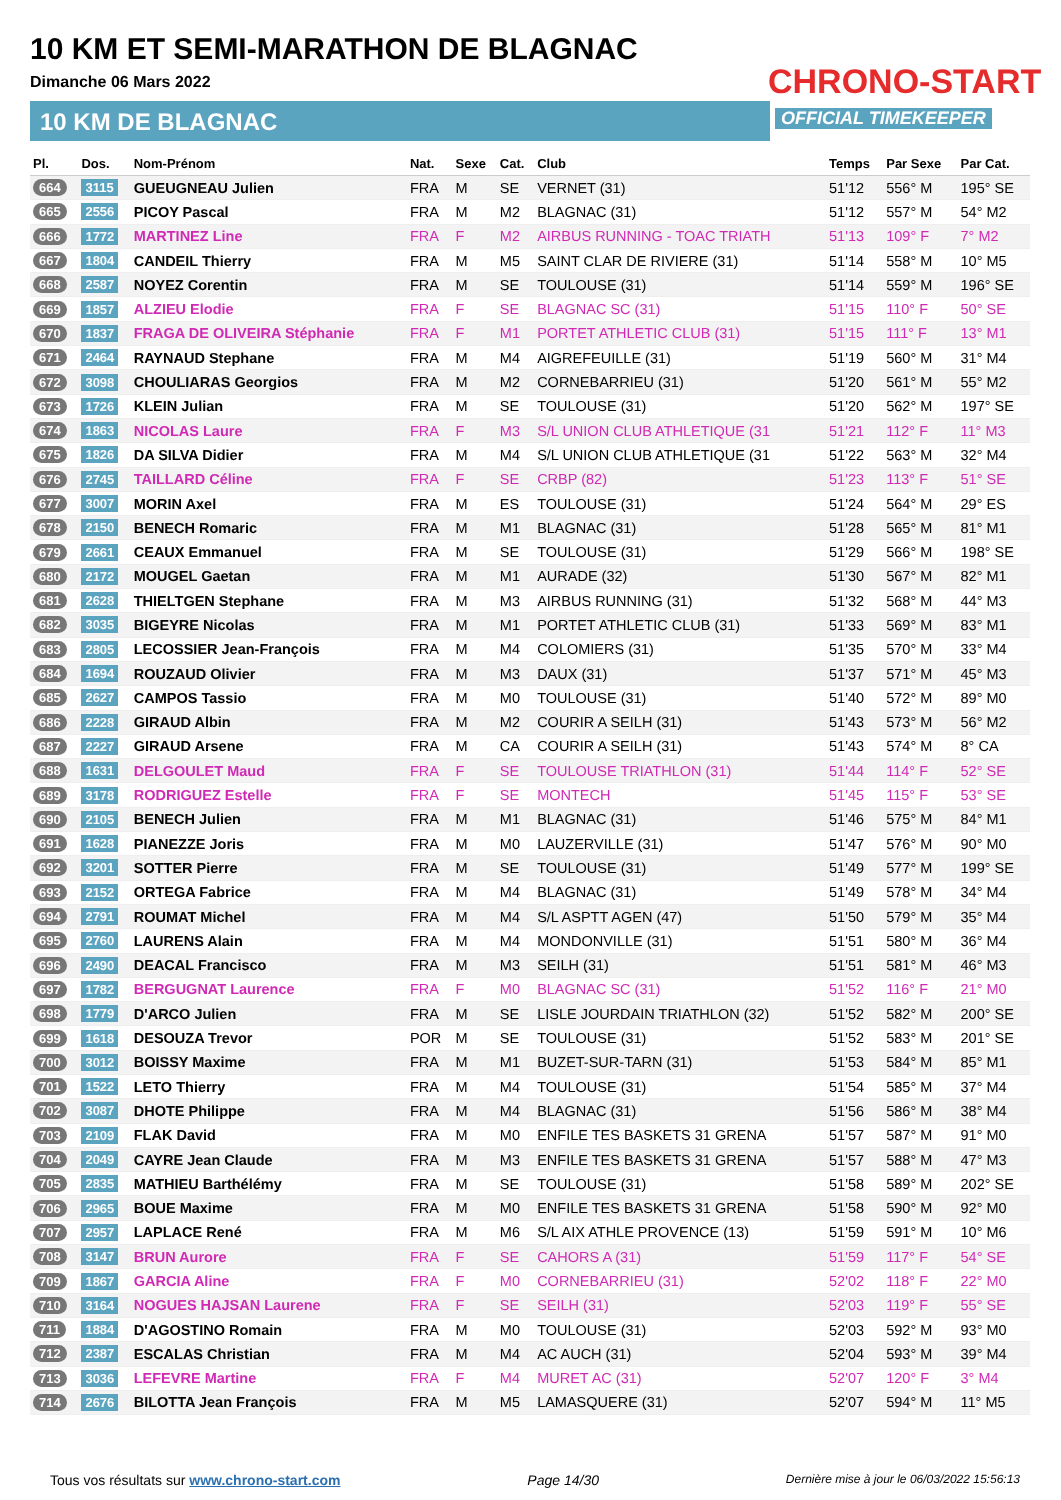10 KM ET SEMI-MARATHON DE BLAGNAC
Dimanche 06 Mars 2022
10 KM DE BLAGNAC
CHRONO-START
OFFICIAL TIMEKEEPER
| Pl. | Dos. | Nom-Prénom | Nat. | Sexe | Cat. | Club | Temps | Par Sexe | Par Cat. |
| --- | --- | --- | --- | --- | --- | --- | --- | --- | --- |
| 664 | 3115 | GUEUGNEAU Julien | FRA | M | SE | VERNET (31) | 51'12 | 556° M | 195° SE |
| 665 | 2556 | PICOY Pascal | FRA | M | M2 | BLAGNAC (31) | 51'12 | 557° M | 54° M2 |
| 666 | 1772 | MARTINEZ Line | FRA | F | M2 | AIRBUS RUNNING - TOAC TRIATH | 51'13 | 109° F | 7° M2 |
| 667 | 1804 | CANDEIL Thierry | FRA | M | M5 | SAINT CLAR DE RIVIERE (31) | 51'14 | 558° M | 10° M5 |
| 668 | 2587 | NOYEZ Corentin | FRA | M | SE | TOULOUSE (31) | 51'14 | 559° M | 196° SE |
| 669 | 1857 | ALZIEU Elodie | FRA | F | SE | BLAGNAC SC (31) | 51'15 | 110° F | 50° SE |
| 670 | 1837 | FRAGA DE OLIVEIRA Stéphanie | FRA | F | M1 | PORTET ATHLETIC CLUB (31) | 51'15 | 111° F | 13° M1 |
| 671 | 2464 | RAYNAUD Stephane | FRA | M | M4 | AIGREFEUILLE (31) | 51'19 | 560° M | 31° M4 |
| 672 | 3098 | CHOULIARAS Georgios | FRA | M | M2 | CORNEBARRIEU (31) | 51'20 | 561° M | 55° M2 |
| 673 | 1726 | KLEIN Julian | FRA | M | SE | TOULOUSE (31) | 51'20 | 562° M | 197° SE |
| 674 | 1863 | NICOLAS Laure | FRA | F | M3 | S/L UNION CLUB ATHLETIQUE (31 | 51'21 | 112° F | 11° M3 |
| 675 | 1826 | DA SILVA Didier | FRA | M | M4 | S/L UNION CLUB ATHLETIQUE (31 | 51'22 | 563° M | 32° M4 |
| 676 | 2745 | TAILLARD Céline | FRA | F | SE | CRBP (82) | 51'23 | 113° F | 51° SE |
| 677 | 3007 | MORIN Axel | FRA | M | ES | TOULOUSE (31) | 51'24 | 564° M | 29° ES |
| 678 | 2150 | BENECH Romaric | FRA | M | M1 | BLAGNAC (31) | 51'28 | 565° M | 81° M1 |
| 679 | 2661 | CEAUX Emmanuel | FRA | M | SE | TOULOUSE (31) | 51'29 | 566° M | 198° SE |
| 680 | 2172 | MOUGEL Gaetan | FRA | M | M1 | AURADE (32) | 51'30 | 567° M | 82° M1 |
| 681 | 2628 | THIELTGEN Stephane | FRA | M | M3 | AIRBUS RUNNING (31) | 51'32 | 568° M | 44° M3 |
| 682 | 3035 | BIGEYRE Nicolas | FRA | M | M1 | PORTET ATHLETIC CLUB (31) | 51'33 | 569° M | 83° M1 |
| 683 | 2805 | LECOSSIER Jean-François | FRA | M | M4 | COLOMIERS (31) | 51'35 | 570° M | 33° M4 |
| 684 | 1694 | ROUZAUD Olivier | FRA | M | M3 | DAUX (31) | 51'37 | 571° M | 45° M3 |
| 685 | 2627 | CAMPOS Tassio | FRA | M | M0 | TOULOUSE (31) | 51'40 | 572° M | 89° M0 |
| 686 | 2228 | GIRAUD Albin | FRA | M | M2 | COURIR A SEILH (31) | 51'43 | 573° M | 56° M2 |
| 687 | 2227 | GIRAUD Arsene | FRA | M | CA | COURIR A SEILH (31) | 51'43 | 574° M | 8° CA |
| 688 | 1631 | DELGOULET Maud | FRA | F | SE | TOULOUSE TRIATHLON (31) | 51'44 | 114° F | 52° SE |
| 689 | 3178 | RODRIGUEZ Estelle | FRA | F | SE | MONTECH | 51'45 | 115° F | 53° SE |
| 690 | 2105 | BENECH Julien | FRA | M | M1 | BLAGNAC (31) | 51'46 | 575° M | 84° M1 |
| 691 | 1628 | PIANEZZE Joris | FRA | M | M0 | LAUZERVILLE (31) | 51'47 | 576° M | 90° M0 |
| 692 | 3201 | SOTTER Pierre | FRA | M | SE | TOULOUSE (31) | 51'49 | 577° M | 199° SE |
| 693 | 2152 | ORTEGA Fabrice | FRA | M | M4 | BLAGNAC (31) | 51'49 | 578° M | 34° M4 |
| 694 | 2791 | ROUMAT Michel | FRA | M | M4 | S/L ASPTT AGEN (47) | 51'50 | 579° M | 35° M4 |
| 695 | 2760 | LAURENS Alain | FRA | M | M4 | MONDONVILLE (31) | 51'51 | 580° M | 36° M4 |
| 696 | 2490 | DEACAL Francisco | FRA | M | M3 | SEILH (31) | 51'51 | 581° M | 46° M3 |
| 697 | 1782 | BERGUGNAT Laurence | FRA | F | M0 | BLAGNAC SC (31) | 51'52 | 116° F | 21° M0 |
| 698 | 1779 | D'ARCO Julien | FRA | M | SE | LISLE JOURDAIN TRIATHLON (32) | 51'52 | 582° M | 200° SE |
| 699 | 1618 | DESOUZA Trevor | POR | M | SE | TOULOUSE (31) | 51'52 | 583° M | 201° SE |
| 700 | 3012 | BOISSY Maxime | FRA | M | M1 | BUZET-SUR-TARN (31) | 51'53 | 584° M | 85° M1 |
| 701 | 1522 | LETO Thierry | FRA | M | M4 | TOULOUSE (31) | 51'54 | 585° M | 37° M4 |
| 702 | 3087 | DHOTE Philippe | FRA | M | M4 | BLAGNAC (31) | 51'56 | 586° M | 38° M4 |
| 703 | 2109 | FLAK David | FRA | M | M0 | ENFILE TES BASKETS 31 GRENA | 51'57 | 587° M | 91° M0 |
| 704 | 2049 | CAYRE Jean Claude | FRA | M | M3 | ENFILE TES BASKETS 31 GRENA | 51'57 | 588° M | 47° M3 |
| 705 | 2835 | MATHIEU Barthélémy | FRA | M | SE | TOULOUSE (31) | 51'58 | 589° M | 202° SE |
| 706 | 2965 | BOUE Maxime | FRA | M | M0 | ENFILE TES BASKETS 31 GRENA | 51'58 | 590° M | 92° M0 |
| 707 | 2957 | LAPLACE René | FRA | M | M6 | S/L AIX ATHLE PROVENCE (13) | 51'59 | 591° M | 10° M6 |
| 708 | 3147 | BRUN Aurore | FRA | F | SE | CAHORS A (31) | 51'59 | 117° F | 54° SE |
| 709 | 1867 | GARCIA Aline | FRA | F | M0 | CORNEBARRIEU (31) | 52'02 | 118° F | 22° M0 |
| 710 | 3164 | NOGUES HAJSAN Laurene | FRA | F | SE | SEILH (31) | 52'03 | 119° F | 55° SE |
| 711 | 1884 | D'AGOSTINO Romain | FRA | M | M0 | TOULOUSE (31) | 52'03 | 592° M | 93° M0 |
| 712 | 2387 | ESCALAS Christian | FRA | M | M4 | AC AUCH (31) | 52'04 | 593° M | 39° M4 |
| 713 | 3036 | LEFEVRE Martine | FRA | F | M4 | MURET AC (31) | 52'07 | 120° F | 3° M4 |
| 714 | 2676 | BILOTTA Jean François | FRA | M | M5 | LAMASQUERE (31) | 52'07 | 594° M | 11° M5 |
Tous vos résultats sur www.chrono-start.com Page 14/30 Dernière mise à jour le 06/03/2022 15:56:13